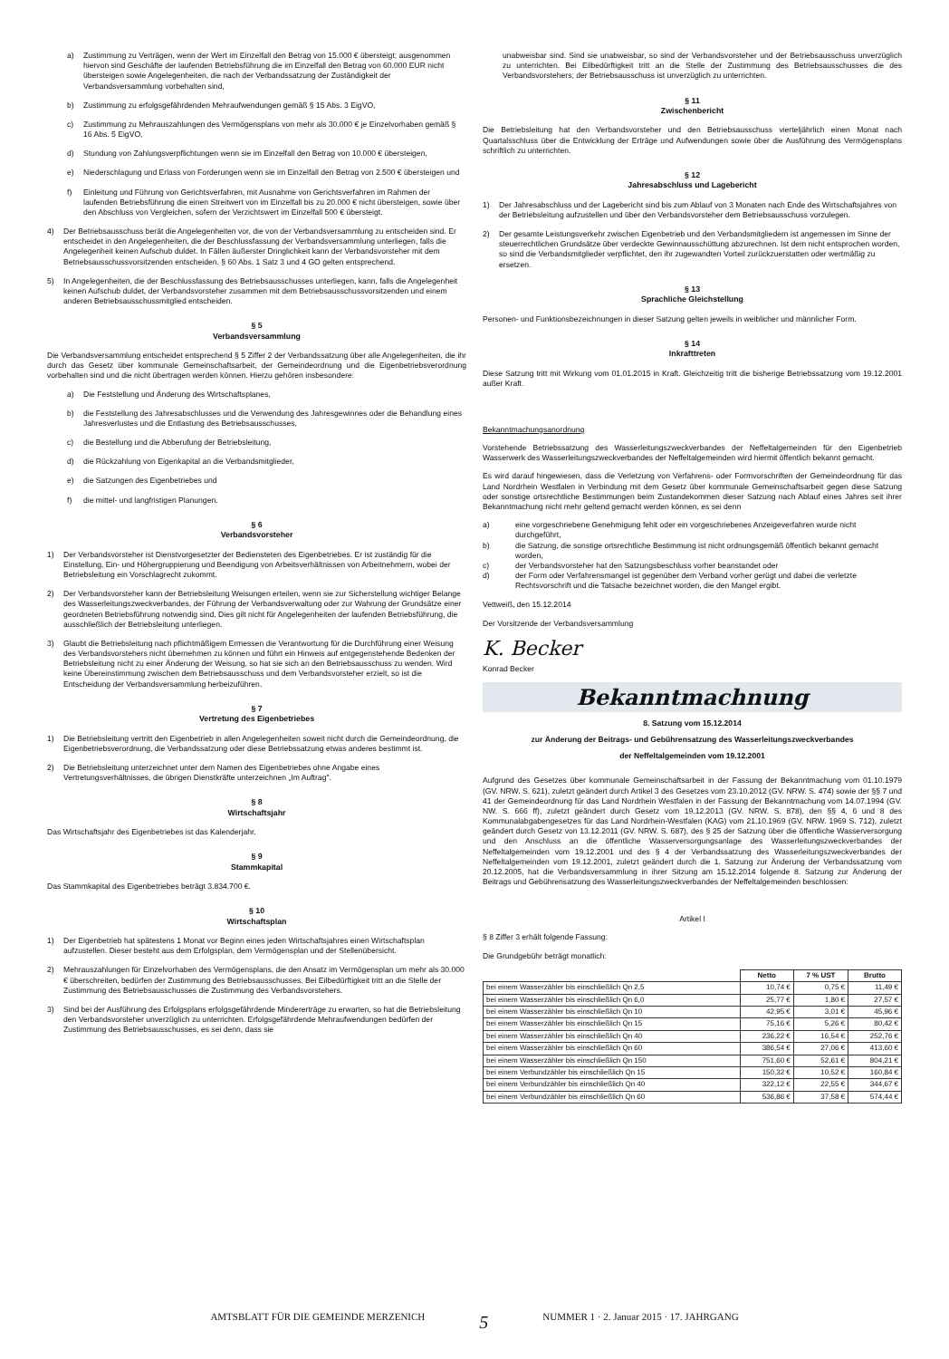a) Zustimmung zu Verträgen, wenn der Wert im Einzelfall den Betrag von 15.000 € übersteigt; ausgenommen hiervon sind Geschäfte der laufenden Betriebsführung die im Einzelfall den Betrag von 60.000 EUR nicht übersteigen sowie Angelegenheiten, die nach der Verbandssatzung der Zuständigkeit der Verbandsversammlung vorbehalten sind,
b) Zustimmung zu erfolgsgefährdenden Mehraufwendungen gemäß § 15 Abs. 3 EigVO,
c) Zustimmung zu Mehrauszahlungen des Vermögensplans von mehr als 30.000 € je Einzelvorhaben gemäß § 16 Abs. 5 EigVO,
d) Stundung von Zahlungsverpflichtungen wenn sie im Einzelfall den Betrag von 10.000 € übersteigen,
e) Niederschlagung und Erlass von Forderungen wenn sie im Einzelfall den Betrag von 2.500 € übersteigen und
f) Einleitung und Führung von Gerichtsverfahren, mit Ausnahme von Gerichtsverfahren im Rahmen der laufenden Betriebsführung die einen Streitwert von im Einzelfall bis zu 20.000 € nicht übersteigen, sowie über den Abschluss von Vergleichen, sofern der Verzichtswert im Einzelfall 500 € übersteigt.
4) Der Betriebsausschuss berät die Angelegenheiten vor, die von der Verbandsversammlung zu entscheiden sind. Er entscheidet in den Angelegenheiten, die der Beschlussfassung der Verbandsversammlung unterliegen, falls die Angelegenheit keinen Aufschub duldet. In Fällen äußerster Dringlichkeit kann der Verbandsvorsteher mit dem Betriebsausschussvorsitzenden entscheiden. § 60 Abs. 1 Satz 3 und 4 GO gelten entsprechend.
5) In Angelegenheiten, die der Beschlussfassung des Betriebsausschusses unterliegen, kann, falls die Angelegenheit keinen Aufschub duldet, der Verbandsvorsteher zusammen mit dem Betriebsausschussvorsitzenden und einem anderen Betriebsausschussmitglied entscheiden.
§ 5
Verbandsversammlung
Die Verbandsversammlung entscheidet entsprechend § 5 Ziffer 2 der Verbandssatzung über alle Angelegenheiten, die ihr durch das Gesetz über kommunale Gemeinschaftsarbeit, der Gemeindeordnung und die Eigenbetriebsverordnung vorbehalten sind und die nicht übertragen werden können. Hierzu gehören insbesondere:
a) Die Feststellung und Änderung des Wirtschaftsplanes,
b) die Feststellung des Jahresabschlusses und die Verwendung des Jahresgewinnes oder die Behandlung eines Jahresverlustes und die Entlastung des Betriebsausschusses,
c) die Bestellung und die Abberufung der Betriebsleitung,
d) die Rückzahlung von Eigenkapital an die Verbandsmitglieder,
e) die Satzungen des Eigenbetriebes und
f) die mittel- und langfristigen Planungen.
§ 6
Verbandsvorsteher
1) Der Verbandsvorsteher ist Dienstvorgesetzter der Bediensteten des Eigenbetriebes. Er ist zuständig für die Einstellung, Ein- und Höhergruppierung und Beendigung von Arbeitsverhältnissen von Arbeitnehmern, wobei der Betriebsleitung ein Vorschlagrecht zukommt.
2) Der Verbandsvorsteher kann der Betriebsleitung Weisungen erteilen, wenn sie zur Sicherstellung wichtiger Belange des Wasserleitungszweckverbandes, der Führung der Verbandsverwaltung oder zur Wahrung der Grundsätze einer geordneten Betriebsführung notwendig sind. Dies gilt nicht für Angelegenheiten der laufenden Betriebsführung, die ausschließlich der Betriebsleitung unterliegen.
3) Glaubt die Betriebsleitung nach pflichtmäßigem Ermessen die Verantwortung für die Durchführung einer Weisung des Verbandsvorstehers nicht übernehmen zu können und führt ein Hinweis auf entgegenstehende Bedenken der Betriebsleitung nicht zu einer Änderung der Weisung, so hat sie sich an den Betriebsausschuss zu wenden. Wird keine Übereinstimmung zwischen dem Betriebsausschuss und dem Verbandsvorsteher erzielt, so ist die Entscheidung der Verbandsversammlung herbeizuführen.
§ 7
Vertretung des Eigenbetriebes
1) Die Betriebsleitung vertritt den Eigenbetrieb in allen Angelegenheiten soweit nicht durch die Gemeindeordnung, die Eigenbetriebsverordnung, die Verbandssatzung oder diese Betriebssatzung etwas anderes bestimmt ist.
2) Die Betriebsleitung unterzeichnet unter dem Namen des Eigenbetriebes ohne Angabe eines Vertretungsverhältnisses, die übrigen Dienstkräfte unterzeichnen „Im Auftrag".
§ 8
Wirtschaftsjahr
Das Wirtschaftsjahr des Eigenbetriebes ist das Kalenderjahr.
§ 9
Stammkapital
Das Stammkapital des Eigenbetriebes beträgt 3.834.700 €.
§ 10
Wirtschaftsplan
1) Der Eigenbetrieb hat spätestens 1 Monat vor Beginn eines jeden Wirtschaftsjahres einen Wirtschaftsplan aufzustellen. Dieser besteht aus dem Erfolgsplan, dem Vermögensplan und der Stellenübersicht.
2) Mehrauszahlungen für Einzelvorhaben des Vermögensplans, die den Ansatz im Vermögensplan um mehr als 30.000 € überschreiten, bedürfen der Zustimmung des Betriebsausschusses. Bei Eilbedürftigkeit tritt an die Stelle der Zustimmung des Betriebsausschusses die Zustimmung des Verbandsvorstehers.
3) Sind bei der Ausführung des Erfolgsplans erfolgsgefährdende Mindererträge zu erwarten, so hat die Betriebsleitung den Verbandsvorsteher unverzüglich zu unterrichten. Erfolgsgefährdende Mehraufwendungen bedürfen der Zustimmung des Betriebsausschusses, es sei denn, dass sie
unabweisbar sind. Sind sie unabweisbar, so sind der Verbandsvorsteher und der Betriebsausschuss unverzüglich zu unterrichten. Bei Eilbedürftigkeit tritt an die Stelle der Zustimmung des Betriebsausschusses die des Verbandsvorstehers; der Betriebsausschuss ist unverzüglich zu unterrichten.
§ 11
Zwischenbericht
Die Betriebsleitung hat den Verbandsvorsteher und den Betriebsausschuss vierteljährlich einen Monat nach Quartalsschluss über die Entwicklung der Erträge und Aufwendungen sowie über die Ausführung des Vermögensplans schriftlich zu unterrichten.
§ 12
Jahresabschluss und Lagebericht
1) Der Jahresabschluss und der Lagebericht sind bis zum Ablauf von 3 Monaten nach Ende des Wirtschaftsjahres von der Betriebsleitung aufzustellen und über den Verbandsvorsteher dem Betriebsausschuss vorzulegen.
2) Der gesamte Leistungsverkehr zwischen Eigenbetrieb und den Verbandsmitgliedern ist angemessen im Sinne der steuerrechtlichen Grundsätze über verdeckte Gewinnausschüttung abzurechnen. Ist dem nicht entsprochen worden, so sind die Verbandsmitglieder verpflichtet, den ihr zugewandten Vorteil zurückzuerstatten oder wertmäßig zu ersetzen.
§ 13
Sprachliche Gleichstellung
Personen- und Funktionsbezeichnungen in dieser Satzung gelten jeweils in weiblicher und männlicher Form.
§ 14
Inkrafttreten
Diese Satzung tritt mit Wirkung vom 01.01.2015 in Kraft. Gleichzeitig tritt die bisherige Betriebssatzung vom 19.12.2001 außer Kraft.
Bekanntmachungsanordnung
Vorstehende Betriebssatzung des Wasserleitungszweckverbandes der Neffeltalgemeinden für den Eigenbetrieb Wasserwerk des Wasserleitungszweckverbandes der Neffeltalgemeinden wird hiermit öffentlich bekannt gemacht.
Es wird darauf hingewiesen, dass die Verletzung von Verfahrens- oder Formvorschriften der Gemeindeordnung für das Land Nordrhein Westfalen in Verbindung mit dem Gesetz über kommunale Gemeinschaftsarbeit gegen diese Satzung oder sonstige ortsrechtliche Bestimmungen beim Zustandekommen dieser Satzung nach Ablauf eines Jahres seit ihrer Bekanntmachung nicht mehr geltend gemacht werden können, es sei denn
a) eine vorgeschriebene Genehmigung fehlt oder ein vorgeschriebenes Anzeigeverfahren wurde nicht durchgeführt,
b) die Satzung, die sonstige ortsrechtliche Bestimmung ist nicht ordnungsgemäß öffentlich bekannt gemacht worden,
c) der Verbandsvorsteher hat den Satzungsbeschluss vorher beanstandet oder
d) der Form oder Verfahrensmangel ist gegenüber dem Verband vorher gerügt und dabei die verletzte Rechtsvorschrift und die Tatsache bezeichnet worden, die den Mangel ergibt.
Vettweiß, den 15.12.2014
Der Vorsitzende der Verbandsversammlung
K. Becker
Konrad Becker
Bekanntmachnung
8. Satzung vom 15.12.2014
zur Änderung der Beitrags- und Gebührensatzung des Wasserleitungszweckverbandes
der Neffeltalgemeinden vom 19.12.2001
Aufgrund des Gesetzes über kommunale Gemeinschaftsarbeit in der Fassung der Bekanntmachung vom 01.10.1979 (GV. NRW. S. 621), zuletzt geändert durch Artikel 3 des Gesetzes vom 23.10.2012 (GV. NRW. S. 474) sowie der §§ 7 und 41 der Gemeindeordnung für das Land Nordrhein Westfalen in der Fassung der Bekanntmachung vom 14.07.1994 (GV. NW. S. 666 ff), zuletzt geändert durch Gesetz vom 19.12.2013 (GV. NRW. S. 878), den §§ 4, 6 und 8 des Kommunalabgabengesetzes für das Land Nordrhein-Westfalen (KAG) vom 21.10.1969 (GV. NRW. 1969 S. 712), zuletzt geändert durch Gesetz von 13.12.2011 (GV. NRW. S. 687), des § 25 der Satzung über die öffentliche Wasserversorgung und den Anschluss an die öffentliche Wasserversorgungsanlage des Wasserleitungszweckverbandes der Neffeltalgemeinden vom 19.12.2001 und des § 4 der Verbandssatzung des Wasserleitungszweckverbandes der Neffeltalgemeinden vom 19.12.2001, zuletzt geändert durch die 1. Satzung zur Änderung der Verbandssatzung vom 20.12.2005, hat die Verbandsversammlung in ihrer Sitzung am 15.12.2014 folgende 8. Satzung zur Änderung der Beitrags und Gebührensatzung des Wasserleitungszweckverbandes der Neffeltalgemeinden beschlossen:
Artikel I
§ 8 Ziffer 3 erhält folgende Fassung:
Die Grundgebühr beträgt monatlich:
| | Netto | 7 % UST | Brutto |
| --- | --- | --- | --- |
| bei einem Wasserzähler bis einschließlich Qn 2,5 | 10,74 € | 0,75 € | 11,49 € |
| bei einem Wasserzähler bis einschließlich Qn 6,0 | 25,77 € | 1,80 € | 27,57 € |
| bei einem Wasserzähler bis einschließlich Qn 10 | 42,95 € | 3,01 € | 45,96 € |
| bei einem Wasserzähler bis einschließlich Qn 15 | 75,16 € | 5,26 € | 80,42 € |
| bei einem Wasserzähler bis einschließlich Qn 40 | 236,22 € | 16,54 € | 252,76 € |
| bei einem Wasserzähler bis einschließlich Qn 60 | 386,54 € | 27,06 € | 413,60 € |
| bei einem Wasserzähler bis einschließlich Qn 150 | 751,60 € | 52,61 € | 804,21 € |
| bei einem Verbundzähler bis einschließlich Qn 15 | 150,32 € | 10,52 € | 160,84 € |
| bei einem Verbundzähler bis einschließlich Qn 40 | 322,12 € | 22,55 € | 344,67 € |
| bei einem Verbundzähler bis einschließlich Qn 60 | 536,86 € | 37,58 € | 574,44 € |
AMTSBLATT FÜR DIE GEMEINDE MERZENICH 5 NUMMER 1 · 2. Januar 2015 · 17. JAHRGANG